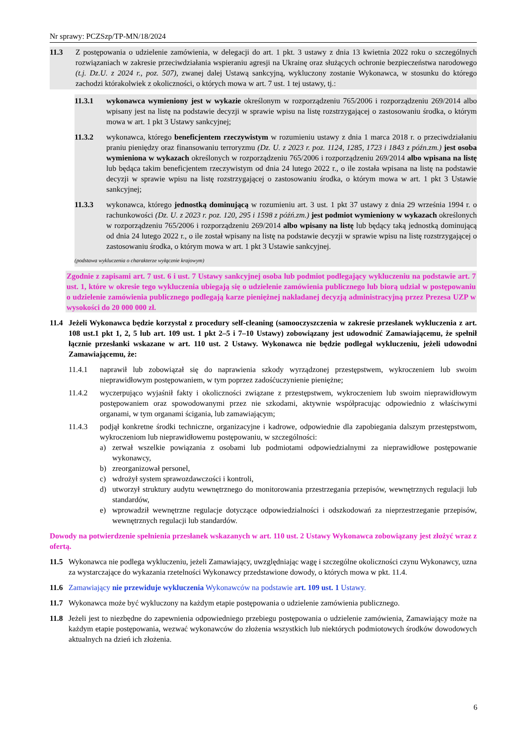Nr sprawy: PCZSzp/TP-MN/18/2024
11.3 Z postępowania o udzielenie zamówienia, w delegacji do art. 1 pkt. 3 ustawy z dnia 13 kwietnia 2022 roku o szczególnych rozwiązaniach w zakresie przeciwdziałania wspieraniu agresji na Ukrainę oraz służących ochronie bezpieczeństwa narodowego (t.j. Dz.U. z 2024 r., poz. 507), zwanej dalej Ustawą sankcyjną, wykluczony zostanie Wykonawca, w stosunku do którego zachodzi którakolwiek z okoliczności, o których mowa w art. 7 ust. 1 tej ustawy, tj.:
11.3.1 wykonawca wymieniony jest w wykazie określonym w rozporządzeniu 765/2006 i rozporządzeniu 269/2014 albo wpisany jest na listę na podstawie decyzji w sprawie wpisu na listę rozstrzygającej o zastosowaniu środka, o którym mowa w art. 1 pkt 3 Ustawy sankcyjnej;
11.3.2 wykonawca, którego beneficjentem rzeczywistym w rozumieniu ustawy z dnia 1 marca 2018 r. o przeciwdziałaniu praniu pieniędzy oraz finansowaniu terroryzmu (Dz. U. z 2023 r. poz. 1124, 1285, 1723 i 1843 z późn.zm.) jest osoba wymieniona w wykazach określonych w rozporządzeniu 765/2006 i rozporządzeniu 269/2014 albo wpisana na listę lub będąca takim beneficjentem rzeczywistym od dnia 24 lutego 2022 r., o ile została wpisana na listę na podstawie decyzji w sprawie wpisu na listę rozstrzygającej o zastosowaniu środka, o którym mowa w art. 1 pkt 3 Ustawie sankcyjnej;
11.3.3 wykonawca, którego jednostką dominującą w rozumieniu art. 3 ust. 1 pkt 37 ustawy z dnia 29 września 1994 r. o rachunkowości (Dz. U. z 2023 r. poz. 120, 295 i 1598 z późń.zm.) jest podmiot wymieniony w wykazach określonych w rozporządzeniu 765/2006 i rozporządzeniu 269/2014 albo wpisany na listę lub będący taką jednostką dominującą od dnia 24 lutego 2022 r., o ile został wpisany na listę na podstawie decyzji w sprawie wpisu na listę rozstrzygającej o zastosowaniu środka, o którym mowa w art. 1 pkt 3 Ustawie sankcyjnej.
(podstawa wykluczenia o charakterze wyłącznie krajowym)
Zgodnie z zapisami art. 7 ust. 6 i ust. 7 Ustawy sankcyjnej osoba lub podmiot podlegający wykluczeniu na podstawie art. 7 ust. 1, które w okresie tego wykluczenia ubiegają się o udzielenie zamówienia publicznego lub biorą udział w postępowaniu o udzielenie zamówienia publicznego podlegają karze pieniężnej nakładanej decyzją administracyjną przez Prezesa UZP w wysokości do 20 000 000 zł.
11.4 Jeżeli Wykonawca będzie korzystał z procedury self-cleaning (samooczyszczenia w zakresie przesłanek wykluczenia z art. 108 ust.1 pkt 1, 2, 5 lub art. 109 ust. 1 pkt 2–5 i 7–10 Ustawy) zobowiązany jest udowodnić Zamawiającemu, że spełnił łącznie przesłanki wskazane w art. 110 ust. 2 Ustawy. Wykonawca nie będzie podlegał wykluczeniu, jeżeli udowodni Zamawiającemu, że:
11.4.1 naprawił lub zobowiązał się do naprawienia szkody wyrządzonej przestępstwem, wykroczeniem lub swoim nieprawidłowym postępowaniem, w tym poprzez zadośćuczynienie pieniężne;
11.4.2 wyczerpująco wyjaśnił fakty i okoliczności związane z przestępstwem, wykroczeniem lub swoim nieprawidłowym postępowaniem oraz spowodowanymi przez nie szkodami, aktywnie współpracując odpowiednio z właściwymi organami, w tym organami ścigania, lub zamawiającym;
11.4.3 podjął konkretne środki techniczne, organizacyjne i kadrowe, odpowiednie dla zapobiegania dalszym przestępstwom, wykroczeniom lub nieprawidłowemu postępowaniu, w szczególności:
a) zerwał wszelkie powiązania z osobami lub podmiotami odpowiedzialnymi za nieprawidłowe postępowanie wykonawcy,
b) zreorganizował personel,
c) wdrożył system sprawozdawczości i kontroli,
d) utworzył struktury audytu wewnętrznego do monitorowania przestrzegania przepisów, wewnętrznych regulacji lub standardów,
e) wprowadził wewnętrzne regulacje dotyczące odpowiedzialności i odszkodowań za nieprzestrzeganie przepisów, wewnętrznych regulacji lub standardów.
Dowody na potwierdzenie spełnienia przesłanek wskazanych w art. 110 ust. 2 Ustawy Wykonawca zobowiązany jest złożyć wraz z ofertą.
11.5 Wykonawca nie podlega wykluczeniu, jeżeli Zamawiający, uwzględniając wagę i szczególne okoliczności czynu Wykonawcy, uzna za wystarczające do wykazania rzetelności Wykonawcy przedstawione dowody, o których mowa w pkt. 11.4.
11.6 Zamawiający nie przewiduje wykluczenia Wykonawców na podstawie art. 109 ust. 1 Ustawy.
11.7 Wykonawca może być wykluczony na każdym etapie postępowania o udzielenie zamówienia publicznego.
11.8 Jeżeli jest to niezbędne do zapewnienia odpowiedniego przebiegu postępowania o udzielenie zamówienia, Zamawiający może na każdym etapie postępowania, wezwać wykonawców do złożenia wszystkich lub niektórych podmiotowych środków dowodowych aktualnych na dzień ich złożenia.
6